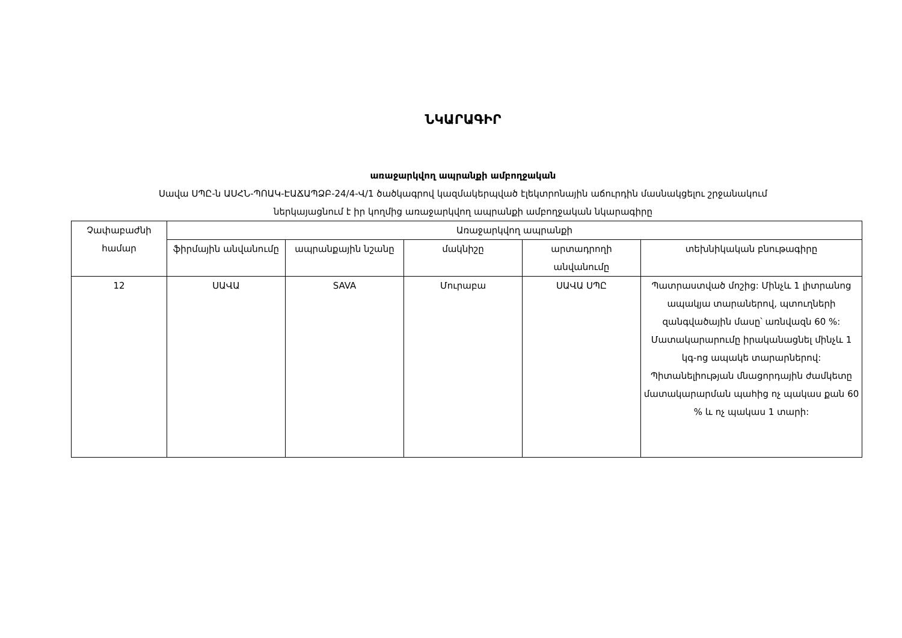ՆԿԱՐԱԳԻՐ
առաջարկվող ապրանքի ամբողջական
Սավա ՍՊԸ-ն ԱՍՀՆ-ՊՈԱԿ-ԷԱՃԱՊՁԲ-24/4-Վ/1 ծածկագրով կազմակերպված էլեկտրոնային աճուրդին մասնակցելու շրջանակում
ներկայացնում է իր կողմից առաջարկվող ապրանքի ամբողջական նկարագիրը
| Չափաբաժնի համար | Առաջարկվող ապրանքի | | | | |
| --- | --- | --- | --- | --- | --- |
| | ֆիրմային անվանումը | ապրանքային նշանը | մակնիշը | արտադրողի անվանումը | տեխնիկական բնութագիրը |
| 12 | ՍԱՎԱ | SAVA | Մուրաբա | ՍԱՎԱ ՍՊԸ | Պատրաստված մոշից: Մինչև 1 լիտրանոց ապակյա տարաներով, պտուղների զանգվածային մասը՝ առնվազն 60 %: Մատակարարումը իրականացնել մինչև 1 կգ-ոց ապակե տարարներով: Պիտանելիության մնացորդային ժամկետը մատակարարման պահից ոչ պակաս քան 60 % և ոչ պակաս 1 տարի: |